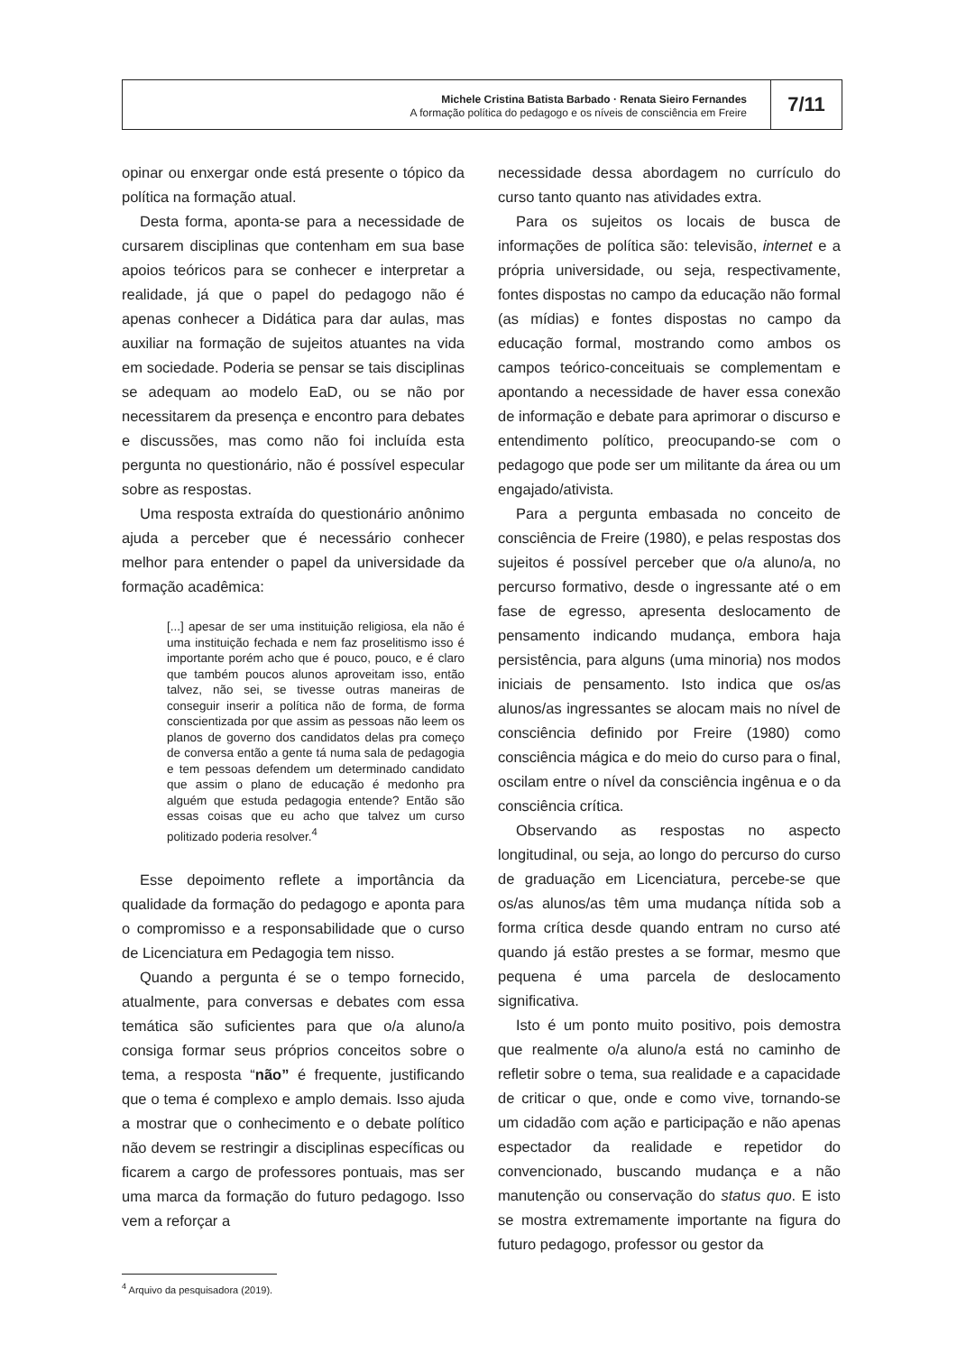Michele Cristina Batista Barbado · Renata Sieiro Fernandes
A formação política do pedagogo e os níveis de consciência em Freire
7/11
opinar ou enxergar onde está presente o tópico da política na formação atual.
Desta forma, aponta-se para a necessidade de cursarem disciplinas que contenham em sua base apoios teóricos para se conhecer e interpretar a realidade, já que o papel do pedagogo não é apenas conhecer a Didática para dar aulas, mas auxiliar na formação de sujeitos atuantes na vida em sociedade. Poderia se pensar se tais disciplinas se adequam ao modelo EaD, ou se não por necessitarem da presença e encontro para debates e discussões, mas como não foi incluída esta pergunta no questionário, não é possível especular sobre as respostas.
Uma resposta extraída do questionário anônimo ajuda a perceber que é necessário conhecer melhor para entender o papel da universidade da formação acadêmica:
[...] apesar de ser uma instituição religiosa, ela não é uma instituição fechada e nem faz proselitismo isso é importante porém acho que é pouco, pouco, e é claro que também poucos alunos aproveitam isso, então talvez, não sei, se tivesse outras maneiras de conseguir inserir a política não de forma, de forma conscientizada por que assim as pessoas não leem os planos de governo dos candidatos delas pra começo de conversa então a gente tá numa sala de pedagogia e tem pessoas defendem um determinado candidato que assim o plano de educação é medonho pra alguém que estuda pedagogia entende? Então são essas coisas que eu acho que talvez um curso politizado poderia resolver.<sup>4</sup>
Esse depoimento reflete a importância da qualidade da formação do pedagogo e aponta para o compromisso e a responsabilidade que o curso de Licenciatura em Pedagogia tem nisso.
Quando a pergunta é se o tempo fornecido, atualmente, para conversas e debates com essa temática são suficientes para que o/a aluno/a consiga formar seus próprios conceitos sobre o tema, a resposta “não” é frequente, justificando que o tema é complexo e amplo demais. Isso ajuda a mostrar que o conhecimento e o debate político não devem se restringir a disciplinas específicas ou ficarem a cargo de professores pontuais, mas ser uma marca da formação do futuro pedagogo. Isso vem a reforçar a
necessidade dessa abordagem no currículo do curso tanto quanto nas atividades extra.
Para os sujeitos os locais de busca de informações de política são: televisão, internet e a própria universidade, ou seja, respectivamente, fontes dispostas no campo da educação não formal (as mídias) e fontes dispostas no campo da educação formal, mostrando como ambos os campos teórico-conceituais se complementam e apontando a necessidade de haver essa conexão de informação e debate para aprimorar o discurso e entendimento político, preocupando-se com o pedagogo que pode ser um militante da área ou um engajado/ativista.
Para a pergunta embasada no conceito de consciência de Freire (1980), e pelas respostas dos sujeitos é possível perceber que o/a aluno/a, no percurso formativo, desde o ingressante até o em fase de egresso, apresenta deslocamento de pensamento indicando mudança, embora haja persistência, para alguns (uma minoria) nos modos iniciais de pensamento. Isto indica que os/as alunos/as ingressantes se alocam mais no nível de consciência definido por Freire (1980) como consciência mágica e do meio do curso para o final, oscilam entre o nível da consciência ingênua e o da consciência crítica.
Observando as respostas no aspecto longitudinal, ou seja, ao longo do percurso do curso de graduação em Licenciatura, percebe-se que os/as alunos/as têm uma mudança nítida sob a forma crítica desde quando entram no curso até quando já estão prestes a se formar, mesmo que pequena é uma parcela de deslocamento significativa.
Isto é um ponto muito positivo, pois demostra que realmente o/a aluno/a está no caminho de refletir sobre o tema, sua realidade e a capacidade de criticar o que, onde e como vive, tornando-se um cidadão com ação e participação e não apenas espectador da realidade e repetidor do convencionado, buscando mudança e a não manutenção ou conservação do status quo. E isto se mostra extremamente importante na figura do futuro pedagogo, professor ou gestor da
<sup>4</sup> Arquivo da pesquisadora (2019).